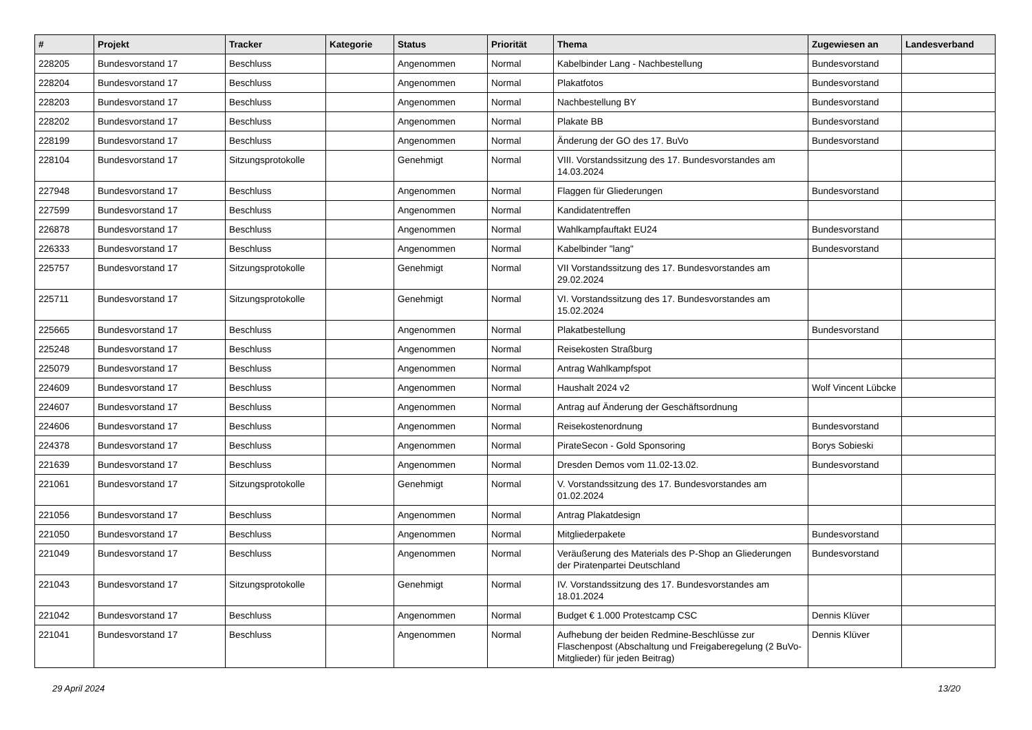| # | Projekt | Tracker | Kategorie | Status | Priorität | Thema | Zugewiesen an | Landesverband |
| --- | --- | --- | --- | --- | --- | --- | --- | --- |
| 228205 | Bundesvorstand 17 | Beschluss | | Angenommen | Normal | Kabelbinder Lang - Nachbestellung | Bundesvorstand | |
| 228204 | Bundesvorstand 17 | Beschluss | | Angenommen | Normal | Plakatfotos | Bundesvorstand | |
| 228203 | Bundesvorstand 17 | Beschluss | | Angenommen | Normal | Nachbestellung BY | Bundesvorstand | |
| 228202 | Bundesvorstand 17 | Beschluss | | Angenommen | Normal | Plakate BB | Bundesvorstand | |
| 228199 | Bundesvorstand 17 | Beschluss | | Angenommen | Normal | Änderung der GO des 17. BuVo | Bundesvorstand | |
| 228104 | Bundesvorstand 17 | Sitzungsprotokolle | | Genehmigt | Normal | VIII. Vorstandssitzung des 17. Bundesvorstandes am 14.03.2024 | | |
| 227948 | Bundesvorstand 17 | Beschluss | | Angenommen | Normal | Flaggen für Gliederungen | Bundesvorstand | |
| 227599 | Bundesvorstand 17 | Beschluss | | Angenommen | Normal | Kandidatentreffen | | |
| 226878 | Bundesvorstand 17 | Beschluss | | Angenommen | Normal | Wahlkampfauftakt EU24 | Bundesvorstand | |
| 226333 | Bundesvorstand 17 | Beschluss | | Angenommen | Normal | Kabelbinder "lang" | Bundesvorstand | |
| 225757 | Bundesvorstand 17 | Sitzungsprotokolle | | Genehmigt | Normal | VII Vorstandssitzung des 17. Bundesvorstandes am 29.02.2024 | | |
| 225711 | Bundesvorstand 17 | Sitzungsprotokolle | | Genehmigt | Normal | VI. Vorstandssitzung des 17. Bundesvorstandes am 15.02.2024 | | |
| 225665 | Bundesvorstand 17 | Beschluss | | Angenommen | Normal | Plakatbestellung | Bundesvorstand | |
| 225248 | Bundesvorstand 17 | Beschluss | | Angenommen | Normal | Reisekosten Straßburg | | |
| 225079 | Bundesvorstand 17 | Beschluss | | Angenommen | Normal | Antrag Wahlkampfspot | | |
| 224609 | Bundesvorstand 17 | Beschluss | | Angenommen | Normal | Haushalt 2024 v2 | Wolf Vincent Lübcke | |
| 224607 | Bundesvorstand 17 | Beschluss | | Angenommen | Normal | Antrag auf Änderung der Geschäftsordnung | | |
| 224606 | Bundesvorstand 17 | Beschluss | | Angenommen | Normal | Reisekostenordnung | Bundesvorstand | |
| 224378 | Bundesvorstand 17 | Beschluss | | Angenommen | Normal | PirateSecon - Gold Sponsoring | Borys Sobieski | |
| 221639 | Bundesvorstand 17 | Beschluss | | Angenommen | Normal | Dresden Demos vom 11.02-13.02. | Bundesvorstand | |
| 221061 | Bundesvorstand 17 | Sitzungsprotokolle | | Genehmigt | Normal | V. Vorstandssitzung des 17. Bundesvorstandes am 01.02.2024 | | |
| 221056 | Bundesvorstand 17 | Beschluss | | Angenommen | Normal | Antrag Plakatdesign | | |
| 221050 | Bundesvorstand 17 | Beschluss | | Angenommen | Normal | Mitgliederpakete | Bundesvorstand | |
| 221049 | Bundesvorstand 17 | Beschluss | | Angenommen | Normal | Veräußerung des Materials des P-Shop an Gliederungen der Piratenpartei Deutschland | Bundesvorstand | |
| 221043 | Bundesvorstand 17 | Sitzungsprotokolle | | Genehmigt | Normal | IV. Vorstandssitzung des 17. Bundesvorstandes am 18.01.2024 | | |
| 221042 | Bundesvorstand 17 | Beschluss | | Angenommen | Normal | Budget € 1.000 Protestcamp CSC | Dennis Klüver | |
| 221041 | Bundesvorstand 17 | Beschluss | | Angenommen | Normal | Aufhebung der beiden Redmine-Beschlüsse zur Flaschenpost (Abschaltung und Freigaberegelung (2 BuVo-Mitglieder) für jeden Beitrag) | Dennis Klüver | |
29 April 2024 13/20